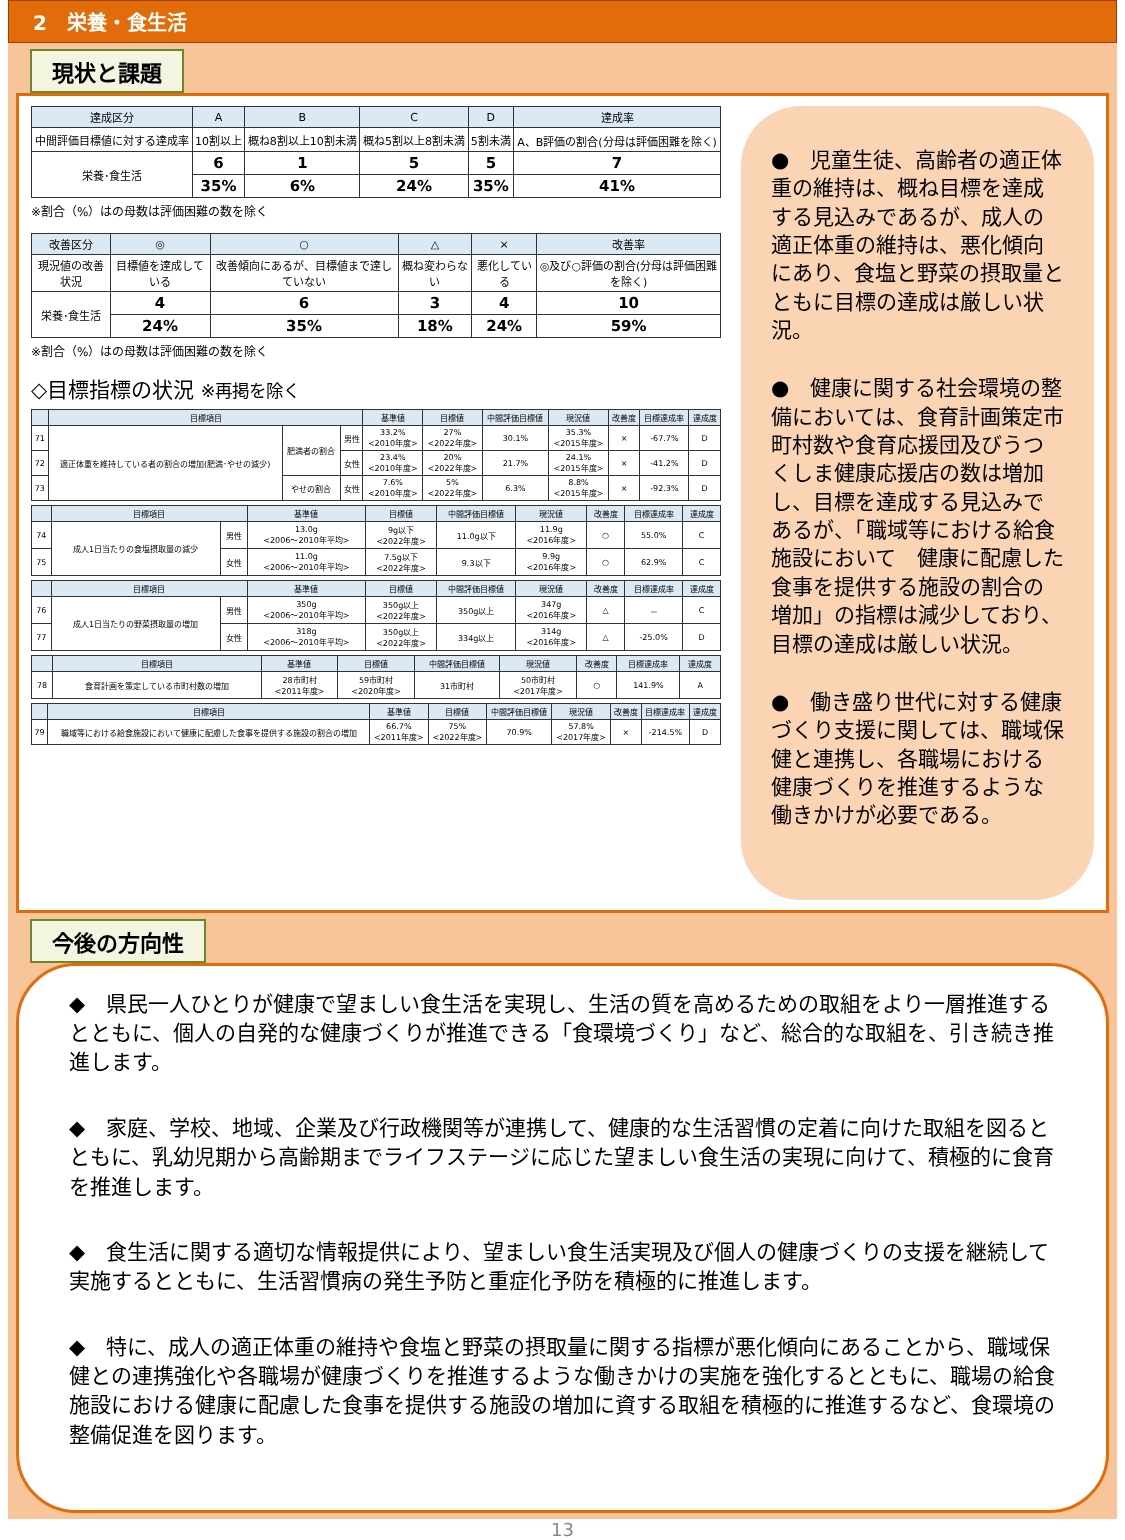2　栄養・食生活
現状と課題
| 達成区分 | A | B | C | D | 達成率 |
| --- | --- | --- | --- | --- | --- |
| 中間評価目標値に対する達成率 | 10割以上 | 概ね8割以上10割未満 | 概ね5割以上8割未満 | 5割未満 | A、B評価の割合(分母は評価困難を除く) |
| 栄養･食生活 | 6 | 1 | 5 | 5 | 7 |
| | 35% | 6% | 24% | 35% | 41% |
※割合（%）はの母数は評価困難の数を除く
| 改善区分 | ◎ | ○ | △ | × | 改善率 |
| --- | --- | --- | --- | --- | --- |
| 現況値の改善状況 | 目標値を達成している | 改善傾向にあるが、目標値まで達していない | 概ね変わらない | 悪化している | ◎及び○評価の割合(分母は評価困難を除く) |
| 栄養･食生活 | 4 | 6 | 3 | 4 | 10 |
| | 24% | 35% | 18% | 24% | 59% |
※割合（%）はの母数は評価困難の数を除く
◇目標指標の状況 ※再掲を除く
| | 目標項目 | | | 基準値 | 目標値 | 中間評価目標値 | 現況値 | 改善度 | 目標達成率 | 達成度 |
| --- | --- | --- | --- | --- | --- | --- | --- | --- | --- | --- |
| 71 | 適正体重を維持している者の割合の増加(肥満･やせの減少) | 肥満者の割合 | 男性 | 33.2% <2010年度> | 27% <2022年度> | 30.1% | 35.3% <2015年度> | × | -67.7% | D |
| 72 | | | 女性 | 23.4% <2010年度> | 20% <2022年度> | 21.7% | 24.1% <2015年度> | × | -41.2% | D |
| 73 | | やせの割合 | 女性 | 7.6% <2010年度> | 5% <2022年度> | 6.3% | 8.8% <2015年度> | × | -92.3% | D |
| | 目標項目 | | 基準値 | 目標値 | 中間評価目標値 | 現況値 | 改善度 | 目標達成率 | 達成度 |
| --- | --- | --- | --- | --- | --- | --- | --- | --- | --- |
| 74 | 成人1日当たりの食塩摂取量の減少 | 男性 | 13.0g <2006～2010年平均> | 9g以下 <2022年度> | 11.0g以下 | 11.9g <2016年度> | ○ | 55.0% | C |
| 75 | | 女性 | 11.0g <2006～2010年平均> | 7.5g以下 <2022年度> | 9.3以下 | 9.9g <2016年度> | ○ | 62.9% | C |
| | 目標項目 | | 基準値 | 目標値 | 中間評価目標値 | 現況値 | 改善度 | 目標達成率 | 達成度 |
| --- | --- | --- | --- | --- | --- | --- | --- | --- | --- |
| 76 | 成人1日当たりの野菜摂取量の増加 | 男性 | 350g <2006～2010年平均> | 350g以上 <2022年度> | 350g以上 | 347g <2016年度> | △ | － | C |
| 77 | | 女性 | 318g <2006～2010年平均> | 350g以上 <2022年度> | 334g以上 | 314g <2016年度> | △ | -25.0% | D |
| | 目標項目 | 基準値 | 目標値 | 中間評価目標値 | 現況値 | 改善度 | 目標達成率 | 達成度 |
| --- | --- | --- | --- | --- | --- | --- | --- | --- |
| 78 | 食育計画を策定している市町村数の増加 | 28市町村 <2011年度> | 59市町村 <2020年度> | 31市町村 | 50市町村 <2017年度> | ○ | 141.9% | A |
| | 目標項目 | 基準値 | 目標値 | 中間評価目標値 | 現況値 | 改善度 | 目標達成率 | 達成度 |
| --- | --- | --- | --- | --- | --- | --- | --- | --- |
| 79 | 職域等における給食施設において健康に配慮した食事を提供する施設の割合の増加 | 66.7% <2011年度> | 75% <2022年度> | 70.9% | 57.8% <2017年度> | × | -214.5% | D |
●　児童生徒、高齢者の適正体重の維持は、概ね目標を達成する見込みであるが、成人の適正体重の維持は、悪化傾向にあり、食塩と野菜の摂取量とともに目標の達成は厳しい状況。
●　健康に関する社会環境の整備においては、食育計画策定市町村数や食育応援団及びうつくしま健康応援店の数は増加し、目標を達成する見込みであるが、「職域等における給食施設において　健康に配慮した食事を提供する施設の割合の増加」の指標は減少しており、目標の達成は厳しい状況。
●　働き盛り世代に対する健康づくり支援に関しては、職域保健と連携し、各職場における健康づくりを推進するような働きかけが必要である。
今後の方向性
◆　県民一人ひとりが健康で望ましい食生活を実現し、生活の質を高めるための取組をより一層推進するとともに、個人の自発的な健康づくりが推進できる「食環境づくり」など、総合的な取組を、引き続き推進します。
◆　家庭、学校、地域、企業及び行政機関等が連携して、健康的な生活習慣の定着に向けた取組を図るとともに、乳幼児期から高齢期までライフステージに応じた望ましい食生活の実現に向けて、積極的に食育を推進します。
◆　食生活に関する適切な情報提供により、望ましい食生活実現及び個人の健康づくりの支援を継続して実施するとともに、生活習慣病の発生予防と重症化予防を積極的に推進します。
◆　特に、成人の適正体重の維持や食塩と野菜の摂取量に関する指標が悪化傾向にあることから、職域保健との連携強化や各職場が健康づくりを推進するような働きかけの実施を強化するとともに、職場の給食施設における健康に配慮した食事を提供する施設の増加に資する取組を積極的に推進するなど、食環境の整備促進を図ります。
13